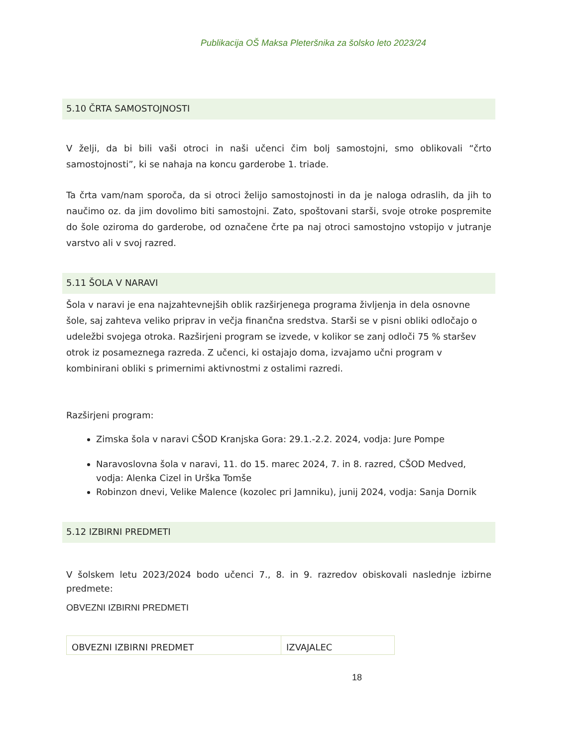Publikacija OŠ Maksa Pleteršnika za šolsko leto 2023/24
5.10 ČRTA SAMOSTOJNOSTI
V želji, da bi bili vaši otroci in naši učenci čim bolj samostojni, smo oblikovali “črto samostojnosti”, ki se nahaja na koncu garderobe 1. triade.
Ta črta vam/nam sporoča, da si otroci želijo samostojnosti in da je naloga odraslih, da jih to naučimo oz. da jim dovolimo biti samostojni. Zato, spoštovani starši, svoje otroke pospremite do šole oziroma do garderobe, od označene črte pa naj otroci samostojno vstopijo v jutranje varstvo ali v svoj razred.
5.11 ŠOLA V NARAVI
Šola v naravi je ena najzahtevnejših oblik razširjenega programa življenja in dela osnovne šole, saj zahteva veliko priprav in večja finančna sredstva. Starši se v pisni obliki odločajo o udeležbi svojega otroka. Razširjeni program se izvede, v kolikor se zanj odloči 75 % staršev otrok iz posameznega razreda. Z učenci, ki ostajajo doma, izvajamo učni program v kombinirani obliki s primernimi aktivnostmi z ostalimi razredi.
Razširjeni program:
Zimska šola v naravi CŠOD Kranjska Gora: 29.1.-2.2. 2024, vodja: Jure Pompe
Naravoslovna šola v naravi, 11. do 15. marec 2024, 7. in 8. razred, CŠOD Medved, vodja: Alenka Cizel in Urška Tomše
Robinzon dnevi, Velike Malence (kozolec pri Jamniku), junij 2024, vodja: Sanja Dornik
5.12 IZBIRNI PREDMETI
V šolskem letu 2023/2024 bodo učenci 7., 8. in 9. razredov obiskovali naslednje izbirne predmete:
OBVEZNI IZBIRNI PREDMETI
| OBVEZNI IZBIRNI PREDMET | IZVAJALEC |
18